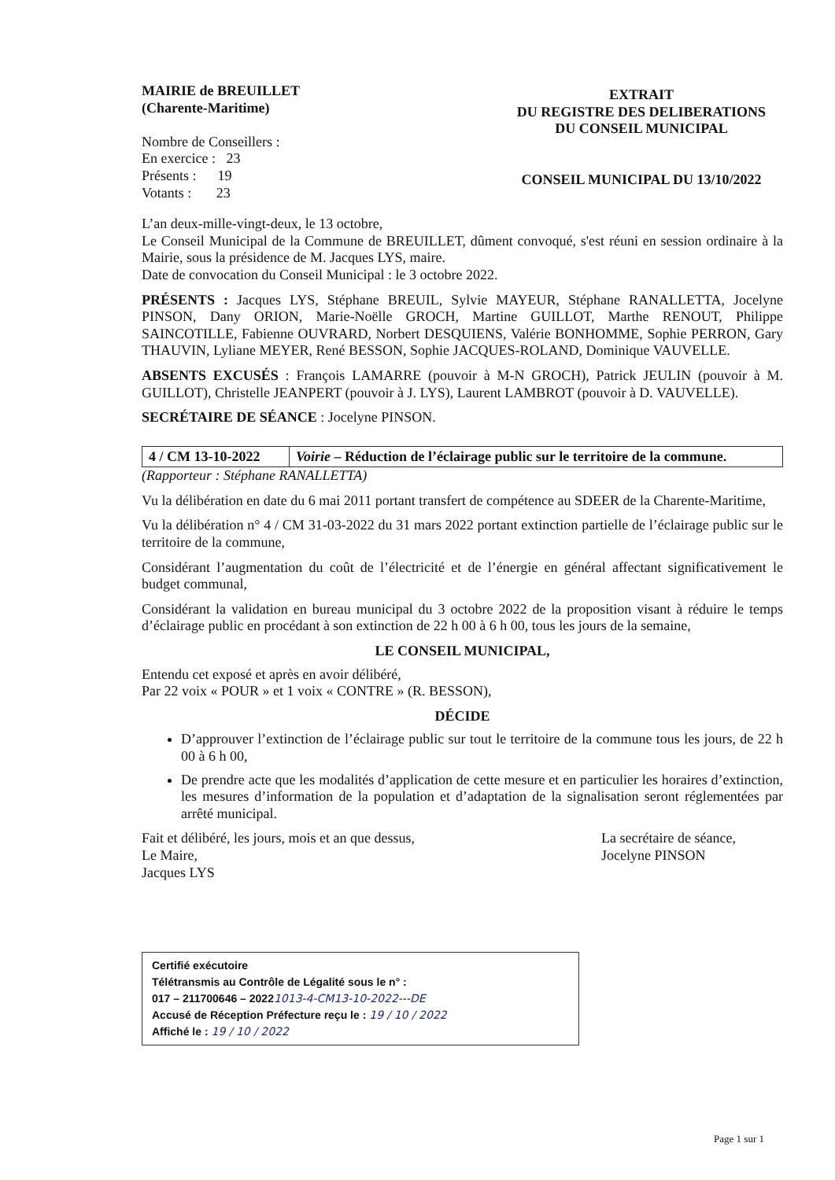MAIRIE de BREUILLET
(Charente-Maritime)
Nombre de Conseillers :
En exercice : 23
Présents : 19
Votants : 23
EXTRAIT
DU REGISTRE DES DELIBERATIONS
DU CONSEIL MUNICIPAL
CONSEIL MUNICIPAL DU 13/10/2022
L’an deux-mille-vingt-deux, le 13 octobre,
Le Conseil Municipal de la Commune de BREUILLET, dûment convoqué, s'est réuni en session ordinaire à la Mairie, sous la présidence de M. Jacques LYS, maire.
Date de convocation du Conseil Municipal : le 3 octobre 2022.
PRÉSENTS : Jacques LYS, Stéphane BREUIL, Sylvie MAYEUR, Stéphane RANALLETTA, Jocelyne PINSON, Dany ORION, Marie-Noëlle GROCH, Martine GUILLOT, Marthe RENOUT, Philippe SAINCOTILLE, Fabienne OUVRARD, Norbert DESQUIENS, Valérie BONHOMME, Sophie PERRON, Gary THAUVIN, Lyliane MEYER, René BESSON, Sophie JACQUES-ROLAND, Dominique VAUVELLE.
ABSENTS EXCUSÉS : François LAMARRE (pouvoir à M-N GROCH), Patrick JEULIN (pouvoir à M. GUILLOT), Christelle JEANPERT (pouvoir à J. LYS), Laurent LAMBROT (pouvoir à D. VAUVELLE).
SECRÉTAIRE DE SÉANCE : Jocelyne PINSON.
4 / CM 13-10-2022
Voirie – Réduction de l’éclairage public sur le territoire de la commune.
(Rapporteur : Stéphane RANALLETTA)
Vu la délibération en date du 6 mai 2011 portant transfert de compétence au SDEER de la Charente-Maritime,
Vu la délibération n° 4 / CM 31-03-2022 du 31 mars 2022 portant extinction partielle de l’éclairage public sur le territoire de la commune,
Considérant l’augmentation du coût de l’électricité et de l’énergie en général affectant significativement le budget communal,
Considérant la validation en bureau municipal du 3 octobre 2022 de la proposition visant à réduire le temps d’éclairage public en procédant à son extinction de 22 h 00 à 6 h 00, tous les jours de la semaine,
LE CONSEIL MUNICIPAL,
Entendu cet exposé et après en avoir délibéré,
Par 22 voix « POUR » et 1 voix « CONTRE » (R. BESSON),
DÉCIDE
D’approuver l’extinction de l’éclairage public sur tout le territoire de la commune tous les jours, de 22 h 00 à 6 h 00,
De prendre acte que les modalités d’application de cette mesure et en particulier les horaires d’extinction, les mesures d’information de la population et d’adaptation de la signalisation seront réglementées par arrêté municipal.
Fait et délibéré, les jours, mois et an que dessus,
Le Maire,
Jacques LYS
La secrétaire de séance,
Jocelyne PINSON
Certifié exécutoire
Télétransmis au Contrôle de Légalité sous le n° :
017 – 211700646 – 20221013-4-CM13-10-2022---DE
Accusé de Réception Préfecture reçu le : 19 / 10 / 2022
Affiché le : 19 / 10 / 2022
Page 1 sur 1